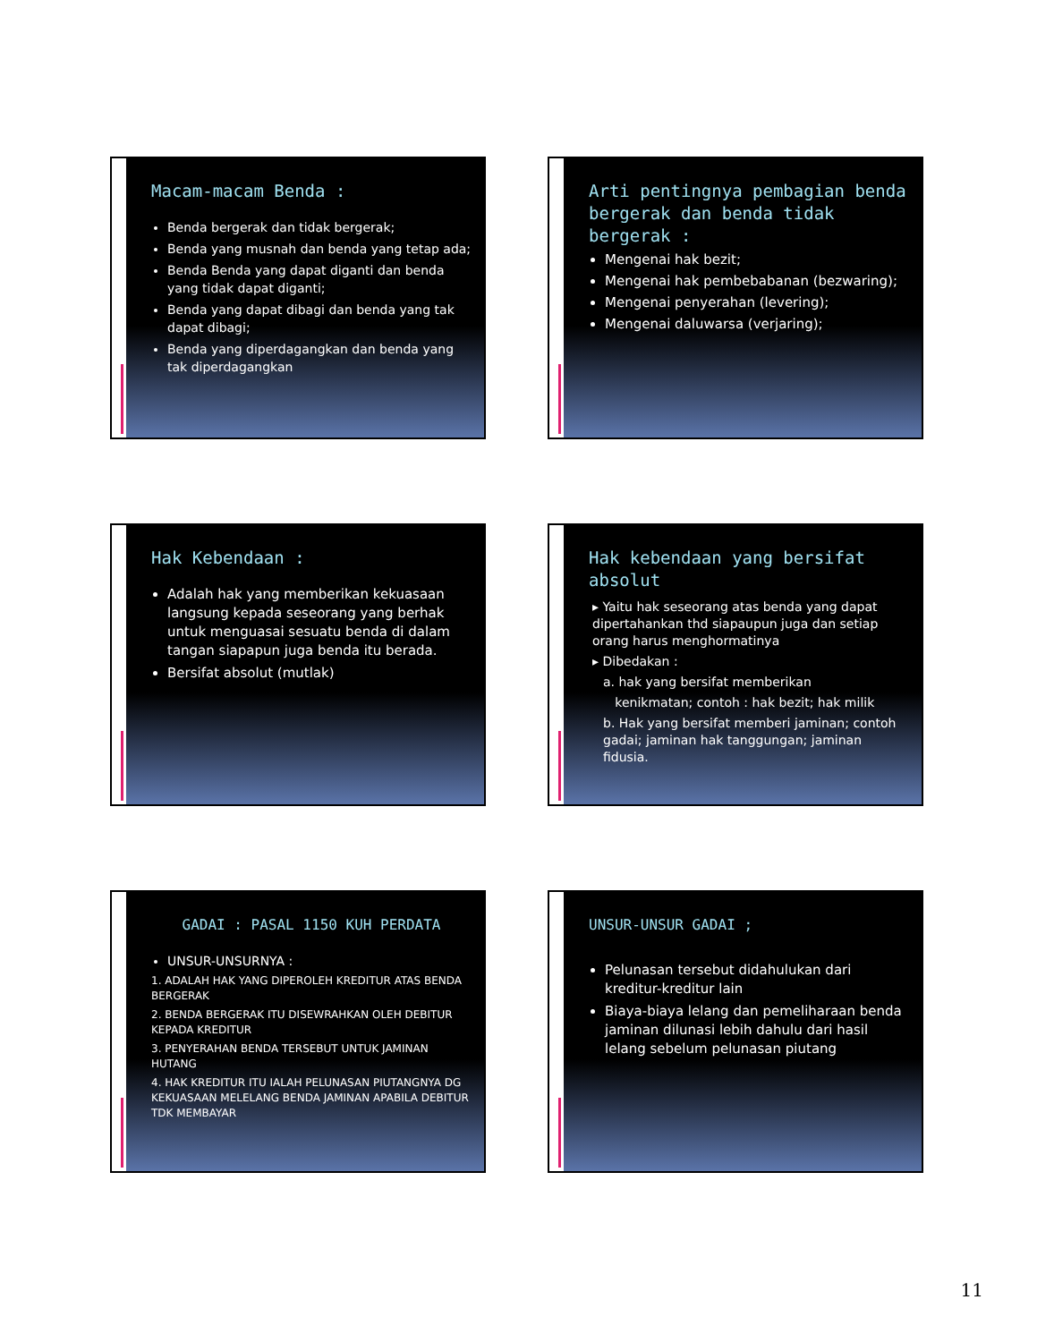Macam-macam Benda :
Benda bergerak dan tidak bergerak;
Benda yang musnah dan benda yang tetap ada;
Benda Benda yang dapat diganti dan benda yang tidak dapat diganti;
Benda yang dapat dibagi dan benda yang tak dapat dibagi;
Benda yang diperdagangkan dan benda yang tak diperdagangkan
Arti pentingnya pembagian benda bergerak dan benda tidak bergerak :
Mengenai hak bezit;
Mengenai hak pembebabanan (bezwaring);
Mengenai penyerahan (levering);
Mengenai daluwarsa (verjaring);
Hak Kebendaan :
Adalah hak yang memberikan kekuasaan langsung kepada seseorang yang berhak untuk menguasai sesuatu benda di dalam tangan siapapun juga benda itu berada.
Bersifat absolut (mutlak)
Hak kebendaan yang bersifat absolut
▸ Yaitu hak seseorang atas benda yang dapat dipertahankan thd siapaupun juga dan setiap orang harus menghormatinya
▸ Dibedakan :
a. hak yang bersifat memberikan
kenikmatan; contoh : hak bezit; hak milik
b. Hak yang bersifat memberi jaminan; contoh gadai; jaminan hak tanggungan; jaminan fidusia.
GADAI : PASAL 1150 KUH PERDATA
UNSUR-UNSURNYA :
1. ADALAH HAK YANG DIPEROLEH KREDITUR ATAS BENDA BERGERAK
2. BENDA BERGERAK ITU DISEWRAHKAN OLEH DEBITUR KEPADA KREDITUR
3. PENYERAHAN BENDA TERSEBUT UNTUK JAMINAN HUTANG
4. HAK KREDITUR ITU IALAH PELUNASAN PIUTANGNYA DG KEKUASAAN MELELANG BENDA JAMINAN APABILA DEBITUR TDK MEMBAYAR
UNSUR-UNSUR GADAI ;
Pelunasan tersebut didahulukan dari kreditur-kreditur lain
Biaya-biaya lelang dan pemeliharaan benda jaminan dilunasi lebih dahulu dari hasil lelang sebelum pelunasan piutang
11